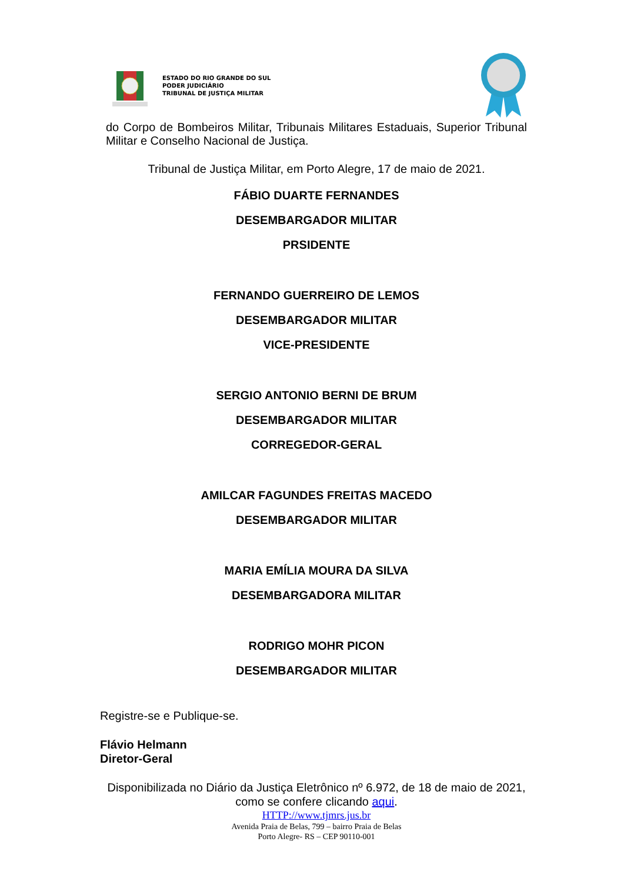ESTADO DO RIO GRANDE DO SUL
PODER JUDICIÁRIO
TRIBUNAL DE JUSTIÇA MILITAR
do Corpo de Bombeiros Militar, Tribunais Militares Estaduais, Superior Tribunal Militar e Conselho Nacional de Justiça.
Tribunal de Justiça Militar, em Porto Alegre, 17 de maio de 2021.
FÁBIO DUARTE FERNANDES
DESEMBARGADOR MILITAR
PRSIDENTE
FERNANDO GUERREIRO DE LEMOS
DESEMBARGADOR MILITAR
VICE-PRESIDENTE
SERGIO ANTONIO BERNI DE BRUM
DESEMBARGADOR MILITAR
CORREGEDOR-GERAL
AMILCAR FAGUNDES FREITAS MACEDO
DESEMBARGADOR MILITAR
MARIA EMÍLIA MOURA DA SILVA
DESEMBARGADORA MILITAR
RODRIGO MOHR PICON
DESEMBARGADOR MILITAR
Registre-se e Publique-se.
Flávio Helmann
Diretor-Geral
Disponibilizada no Diário da Justiça Eletrônico nº 6.972, de 18 de maio de 2021, como se confere clicando aqui.
HTTP://www.tjmrs.jus.br
Avenida Praia de Belas, 799 – bairro Praia de Belas
Porto Alegre- RS – CEP 90110-001